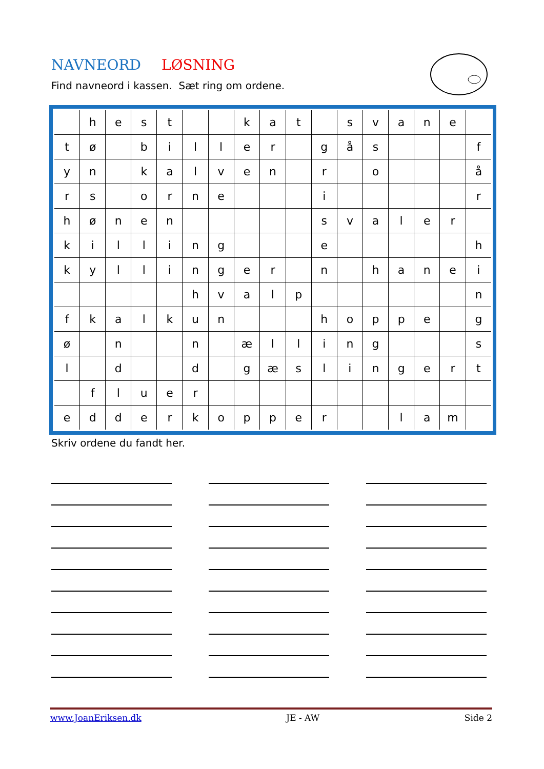NAVNEORD LØSNING
Find navneord i kassen. Sæt ring om ordene.
| | h | e | s | t | | | k | a | t | | s | v | a | n | e | |
| t | ø | | b | i | l | l | e | r | | g | å | s | | | | f |
| y | n | | k | a | l | v | e | n | | r | | o | | | | å |
| r | s | | o | r | n | e | | | | i | | | | | | r |
| h | ø | n | e | n | | | | | | s | v | a | l | e | r | |
| k | i | l | l | i | n | g | | | | e | | | | | | h |
| k | y | l | l | i | n | g | e | r | | n | | h | a | n | e | i |
| | | | | | h | v | a | l | p | | | | | | | n |
| f | k | a | l | k | u | n | | | | h | o | p | p | e | | g |
| ø | | n | | | n | | æ | l | l | i | n | g | | | | s |
| l | | d | | | d | | g | æ | s | l | i | n | g | e | r | t |
| | f | l | u | e | r | | | | | | | | | | | |
| e | d | d | e | r | k | o | p | p | e | r | | | l | a | m | |
Skriv ordene du fandt her.
www.JoanEriksen.dk JE - AW Side 2